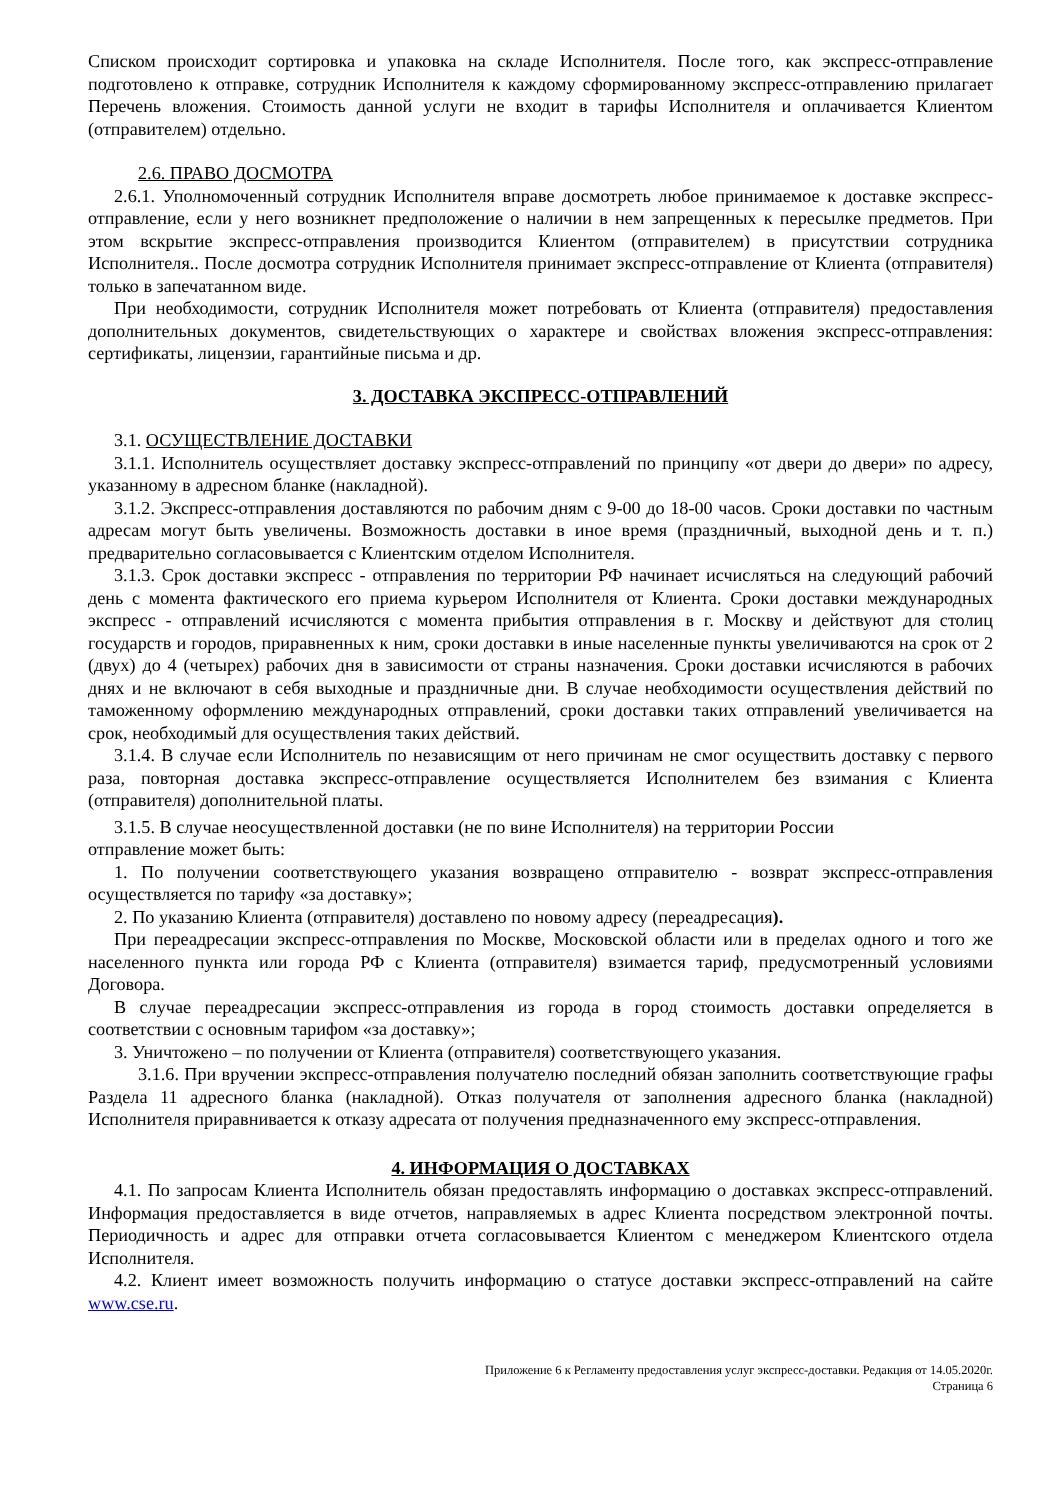Списком происходит сортировка и упаковка на складе Исполнителя. После того, как экспресс-отправление подготовлено к отправке, сотрудник Исполнителя к каждому сформированному экспресс-отправлению прилагает Перечень вложения. Стоимость данной услуги не входит в тарифы Исполнителя и оплачивается Клиентом (отправителем) отдельно.
2.6. ПРАВО ДОСМОТРА
2.6.1. Уполномоченный сотрудник Исполнителя вправе досмотреть любое принимаемое к доставке экспресс-отправление, если у него возникнет предположение о наличии в нем запрещенных к пересылке предметов. При этом вскрытие экспресс-отправления производится Клиентом (отправителем) в присутствии сотрудника Исполнителя.. После досмотра сотрудник Исполнителя принимает экспресс-отправление от Клиента (отправителя) только в запечатанном виде.
При необходимости, сотрудник Исполнителя может потребовать от Клиента (отправителя) предоставления дополнительных документов, свидетельствующих о характере и свойствах вложения экспресс-отправления: сертификаты, лицензии, гарантийные письма и др.
3. ДОСТАВКА ЭКСПРЕСС-ОТПРАВЛЕНИЙ
3.1. ОСУЩЕСТВЛЕНИЕ ДОСТАВКИ
3.1.1. Исполнитель осуществляет доставку экспресс-отправлений по принципу «от двери до двери» по адресу, указанному в адресном бланке (накладной).
3.1.2. Экспресс-отправления доставляются по рабочим дням с 9-00 до 18-00 часов. Сроки доставки по частным адресам могут быть увеличены. Возможность доставки в иное время (праздничный, выходной день и т. п.) предварительно согласовывается с Клиентским отделом Исполнителя.
3.1.3. Срок доставки экспресс - отправления по территории РФ начинает исчисляться на следующий рабочий день с момента фактического его приема курьером Исполнителя от Клиента. Сроки доставки международных экспресс - отправлений исчисляются с момента прибытия отправления в г. Москву и действуют для столиц государств и городов, приравненных к ним, сроки доставки в иные населенные пункты увеличиваются на срок от 2 (двух) до 4 (четырех) рабочих дня в зависимости от страны назначения. Сроки доставки исчисляются в рабочих днях и не включают в себя выходные и праздничные дни. В случае необходимости осуществления действий по таможенному оформлению международных отправлений, сроки доставки таких отправлений увеличивается на срок, необходимый для осуществления таких действий.
3.1.4. В случае если Исполнитель по независящим от него причинам не смог осуществить доставку с первого раза, повторная доставка экспресс-отправление осуществляется Исполнителем без взимания с Клиента (отправителя) дополнительной платы.
3.1.5. В случае неосуществленной доставки (не по вине Исполнителя) на территории России
отправление может быть:
1. По получении соответствующего указания возвращено отправителю - возврат экспресс-отправления осуществляется по тарифу «за доставку»;
2. По указанию Клиента (отправителя) доставлено по новому адресу (переадресация).
При переадресации экспресс-отправления по Москве, Московской области или в пределах одного и того же населенного пункта или города РФ с Клиента (отправителя) взимается тариф, предусмотренный условиями Договора.
В случае переадресации экспресс-отправления из города в город стоимость доставки определяется в соответствии с основным тарифом «за доставку»;
3. Уничтожено – по получении от Клиента (отправителя) соответствующего указания.
3.1.6. При вручении экспресс-отправления получателю последний обязан заполнить соответствующие графы Раздела 11 адресного бланка (накладной). Отказ получателя от заполнения адресного бланка (накладной) Исполнителя приравнивается к отказу адресата от получения предназначенного ему экспресс-отправления.
4. ИНФОРМАЦИЯ О ДОСТАВКАХ
4.1. По запросам Клиента Исполнитель обязан предоставлять информацию о доставках экспресс-отправлений. Информация предоставляется в виде отчетов, направляемых в адрес Клиента посредством электронной почты. Периодичность и адрес для отправки отчета согласовывается Клиентом с менеджером Клиентского отдела Исполнителя.
4.2. Клиент имеет возможность получить информацию о статусе доставки экспресс-отправлений на сайте www.cse.ru.
Приложение 6 к Регламенту предоставления услуг экспресс-доставки. Редакция от 14.05.2020г.
Страница 6